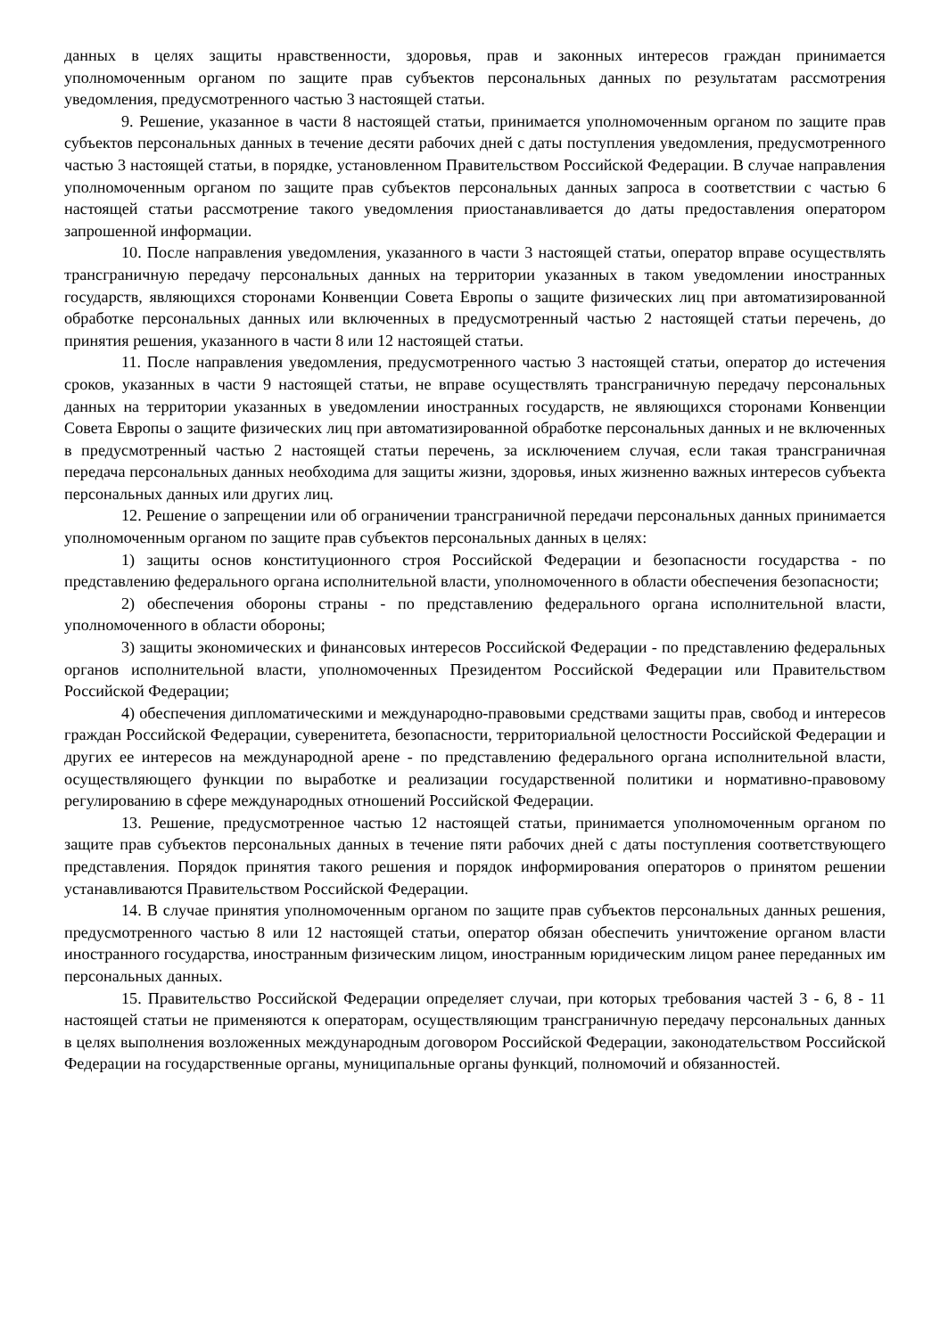данных в целях защиты нравственности, здоровья, прав и законных интересов граждан принимается уполномоченным органом по защите прав субъектов персональных данных по результатам рассмотрения уведомления, предусмотренного частью 3 настоящей статьи.
9. Решение, указанное в части 8 настоящей статьи, принимается уполномоченным органом по защите прав субъектов персональных данных в течение десяти рабочих дней с даты поступления уведомления, предусмотренного частью 3 настоящей статьи, в порядке, установленном Правительством Российской Федерации. В случае направления уполномоченным органом по защите прав субъектов персональных данных запроса в соответствии с частью 6 настоящей статьи рассмотрение такого уведомления приостанавливается до даты предоставления оператором запрошенной информации.
10. После направления уведомления, указанного в части 3 настоящей статьи, оператор вправе осуществлять трансграничную передачу персональных данных на территории указанных в таком уведомлении иностранных государств, являющихся сторонами Конвенции Совета Европы о защите физических лиц при автоматизированной обработке персональных данных или включенных в предусмотренный частью 2 настоящей статьи перечень, до принятия решения, указанного в части 8 или 12 настоящей статьи.
11. После направления уведомления, предусмотренного частью 3 настоящей статьи, оператор до истечения сроков, указанных в части 9 настоящей статьи, не вправе осуществлять трансграничную передачу персональных данных на территории указанных в уведомлении иностранных государств, не являющихся сторонами Конвенции Совета Европы о защите физических лиц при автоматизированной обработке персональных данных и не включенных в предусмотренный частью 2 настоящей статьи перечень, за исключением случая, если такая трансграничная передача персональных данных необходима для защиты жизни, здоровья, иных жизненно важных интересов субъекта персональных данных или других лиц.
12. Решение о запрещении или об ограничении трансграничной передачи персональных данных принимается уполномоченным органом по защите прав субъектов персональных данных в целях:
1) защиты основ конституционного строя Российской Федерации и безопасности государства - по представлению федерального органа исполнительной власти, уполномоченного в области обеспечения безопасности;
2) обеспечения обороны страны - по представлению федерального органа исполнительной власти, уполномоченного в области обороны;
3) защиты экономических и финансовых интересов Российской Федерации - по представлению федеральных органов исполнительной власти, уполномоченных Президентом Российской Федерации или Правительством Российской Федерации;
4) обеспечения дипломатическими и международно-правовыми средствами защиты прав, свобод и интересов граждан Российской Федерации, суверенитета, безопасности, территориальной целостности Российской Федерации и других ее интересов на международной арене - по представлению федерального органа исполнительной власти, осуществляющего функции по выработке и реализации государственной политики и нормативно-правовому регулированию в сфере международных отношений Российской Федерации.
13. Решение, предусмотренное частью 12 настоящей статьи, принимается уполномоченным органом по защите прав субъектов персональных данных в течение пяти рабочих дней с даты поступления соответствующего представления. Порядок принятия такого решения и порядок информирования операторов о принятом решении устанавливаются Правительством Российской Федерации.
14. В случае принятия уполномоченным органом по защите прав субъектов персональных данных решения, предусмотренного частью 8 или 12 настоящей статьи, оператор обязан обеспечить уничтожение органом власти иностранного государства, иностранным физическим лицом, иностранным юридическим лицом ранее переданных им персональных данных.
15. Правительство Российской Федерации определяет случаи, при которых требования частей 3 - 6, 8 - 11 настоящей статьи не применяются к операторам, осуществляющим трансграничную передачу персональных данных в целях выполнения возложенных международным договором Российской Федерации, законодательством Российской Федерации на государственные органы, муниципальные органы функций, полномочий и обязанностей.